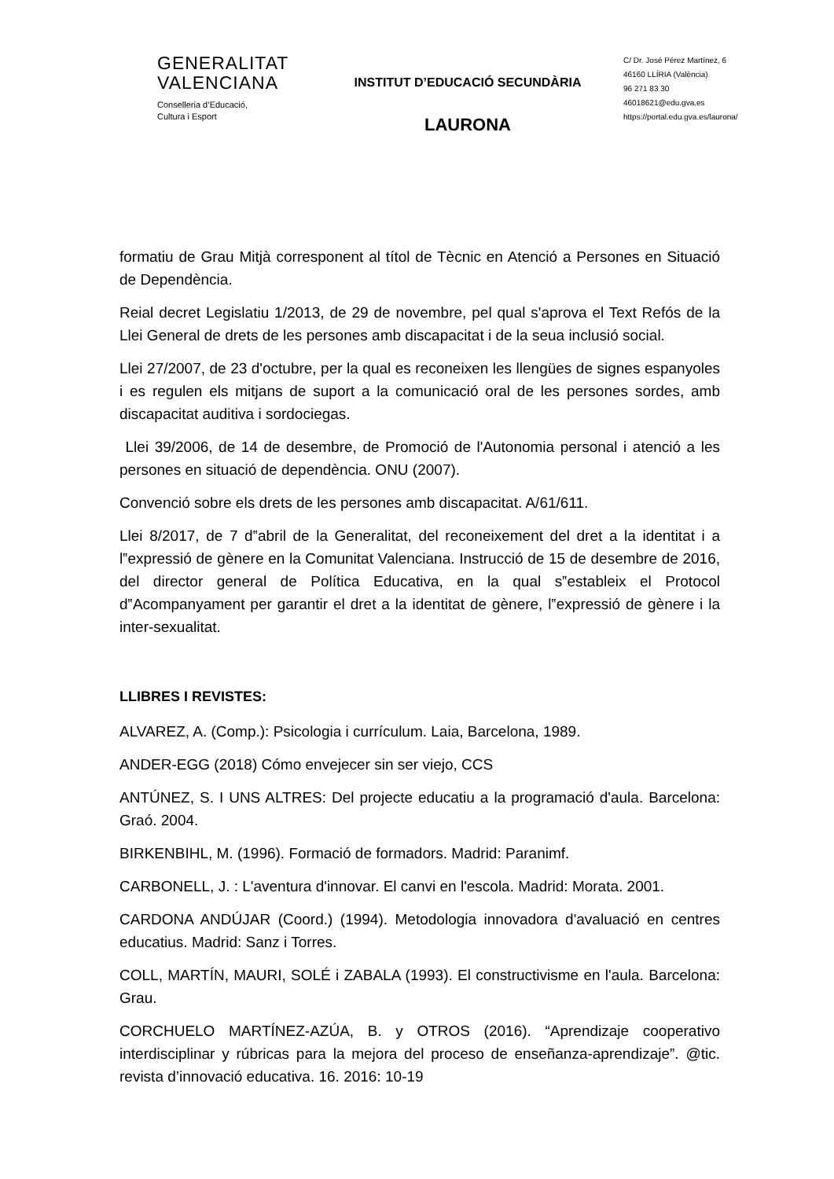GENERALITAT
VALENCIANA
Conselleria d’Educació,
Cultura i Esport
INSTITUT D’EDUCACIÓ SECUNDÀRIA
LAURONA
C/ Dr. José Pérez Martínez, 6
46160 LLÍRIA (València)
96 271 83 30
46018621@edu.gva.es
https://portal.edu.gva.es/laurona/
formatiu de Grau Mitjà corresponent al títol de Tècnic en Atenció a Persones en Situació de Dependència.
Reial decret Legislatiu 1/2013, de 29 de novembre, pel qual s'aprova el Text Refós de la Llei General de drets de les persones amb discapacitat i de la seua inclusió social.
Llei 27/2007, de 23 d'octubre, per la qual es reconeixen les llengües de signes espanyoles i es regulen els mitjans de suport a la comunicació oral de les persones sordes, amb discapacitat auditiva i sordociegas.
Llei 39/2006, de 14 de desembre, de Promoció de l'Autonomia personal i atenció a les persones en situació de dependència. ONU (2007).
Convenció sobre els drets de les persones amb discapacitat. A/61/611.
Llei 8/2017, de 7 d‟abril de la Generalitat, del reconeixement del dret a la identitat i a l‟expressió de gènere en la Comunitat Valenciana. Instrucció de 15 de desembre de 2016, del director general de Política Educativa, en la qual s‟estableix el Protocol d‟Acompanyament per garantir el dret a la identitat de gènere, l‟expressió de gènere i la inter-sexualitat.
LLIBRES I REVISTES:
ALVAREZ, A. (Comp.): Psicologia i currículum. Laia, Barcelona, 1989.
ANDER-EGG (2018) Cómo envejecer sin ser viejo, CCS
ANTÚNEZ, S. I UNS ALTRES: Del projecte educatiu a la programació d'aula. Barcelona: Graó. 2004.
BIRKENBIHL, M. (1996). Formació de formadors. Madrid: Paranimf.
CARBONELL, J. : L'aventura d'innovar. El canvi en l'escola. Madrid: Morata. 2001.
CARDONA ANDÚJAR (Coord.) (1994). Metodologia innovadora d'avaluació en centres educatius. Madrid: Sanz i Torres.
COLL, MARTÍN, MAURI, SOLÉ i ZABALA (1993). El constructivisme en l'aula. Barcelona: Grau.
CORCHUELO MARTÍNEZ-AZÚA, B. y OTROS (2016). “Aprendizaje cooperativo interdisciplinar y rúbricas para la mejora del proceso de enseñanza-aprendizaje”. @tic. revista d’innovació educativa. 16. 2016: 10-19